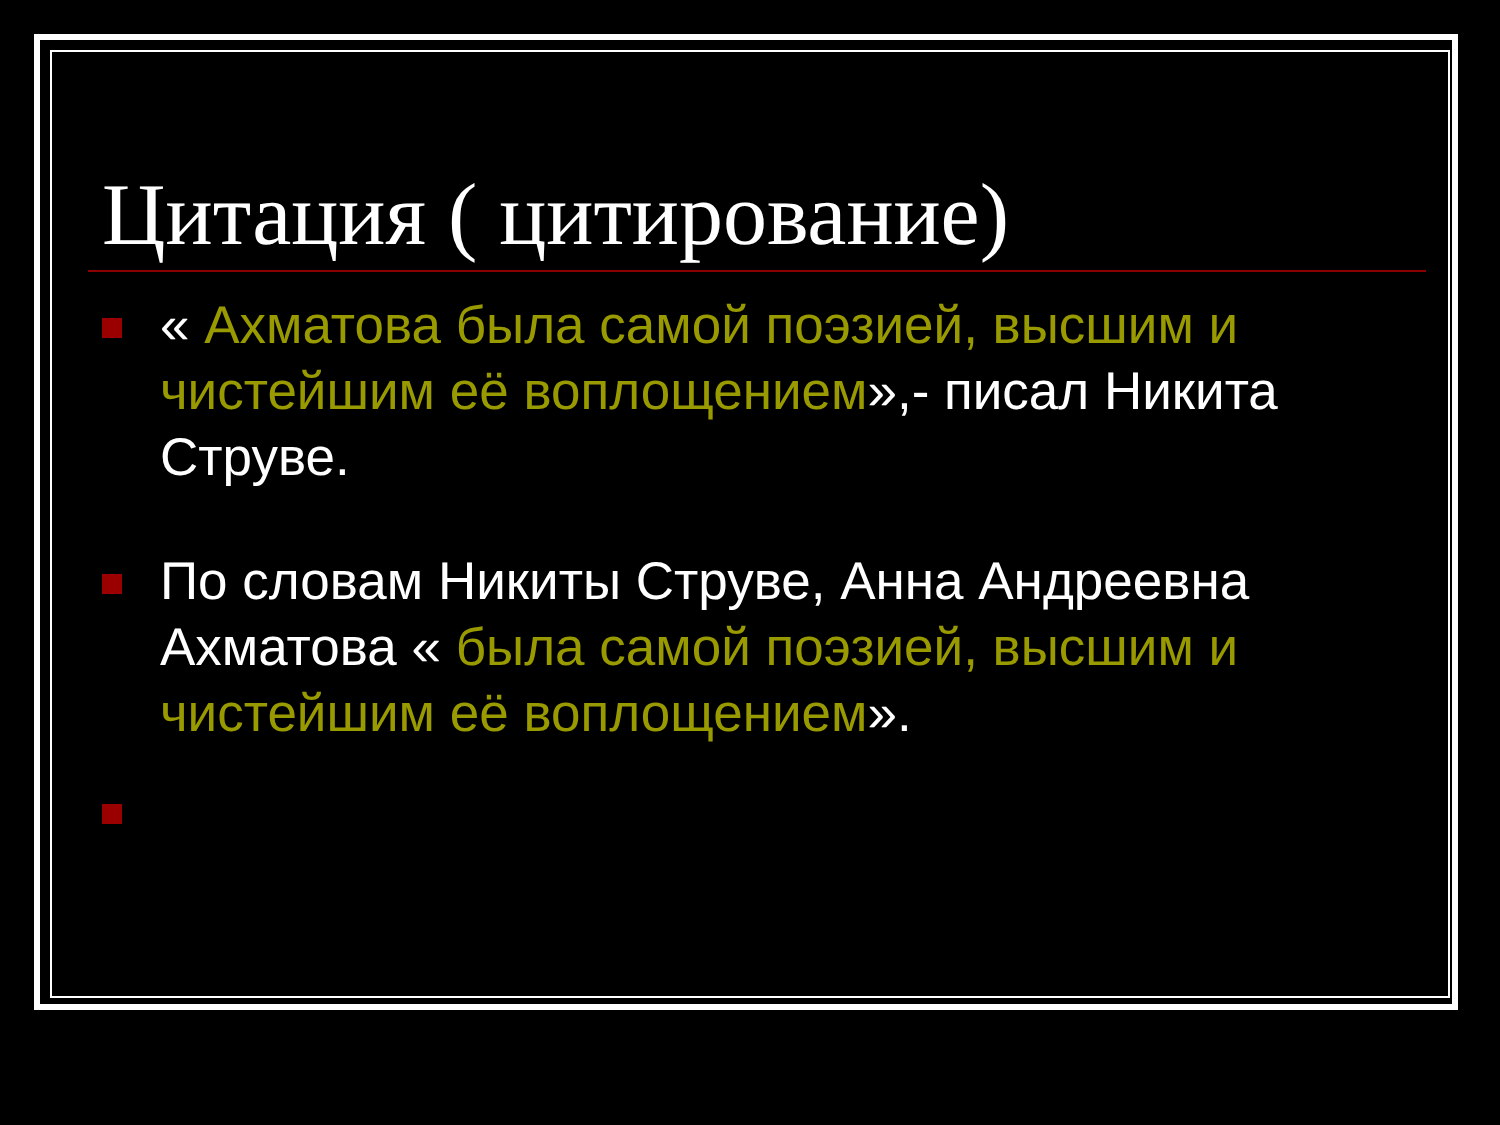Цитация ( цитирование)
« Ахматова была самой поэзией, высшим и чистейшим её воплощением»,- писал Никита Струве.
По словам Никиты Струве, Анна Андреевна Ахматова « была самой поэзией, высшим и чистейшим её воплощением».